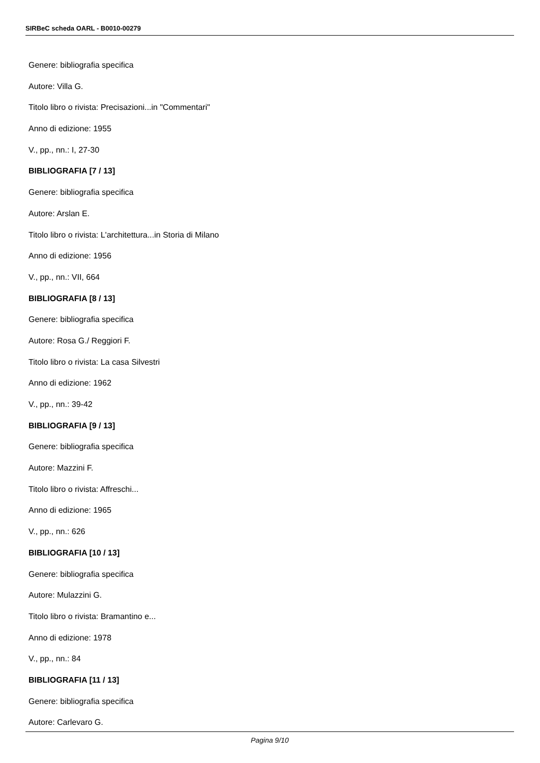SIRBeC scheda OARL - B0010-00279
Genere: bibliografia specifica
Autore: Villa G.
Titolo libro o rivista: Precisazioni...in "Commentari"
Anno di edizione: 1955
V., pp., nn.: I, 27-30
BIBLIOGRAFIA [7 / 13]
Genere: bibliografia specifica
Autore: Arslan E.
Titolo libro o rivista: L'architettura...in Storia di Milano
Anno di edizione: 1956
V., pp., nn.: VII, 664
BIBLIOGRAFIA [8 / 13]
Genere: bibliografia specifica
Autore: Rosa G./ Reggiori F.
Titolo libro o rivista: La casa Silvestri
Anno di edizione: 1962
V., pp., nn.: 39-42
BIBLIOGRAFIA [9 / 13]
Genere: bibliografia specifica
Autore: Mazzini F.
Titolo libro o rivista: Affreschi...
Anno di edizione: 1965
V., pp., nn.: 626
BIBLIOGRAFIA [10 / 13]
Genere: bibliografia specifica
Autore: Mulazzini G.
Titolo libro o rivista: Bramantino e...
Anno di edizione: 1978
V., pp., nn.: 84
BIBLIOGRAFIA [11 / 13]
Genere: bibliografia specifica
Autore: Carlevaro G.
Pagina 9/10